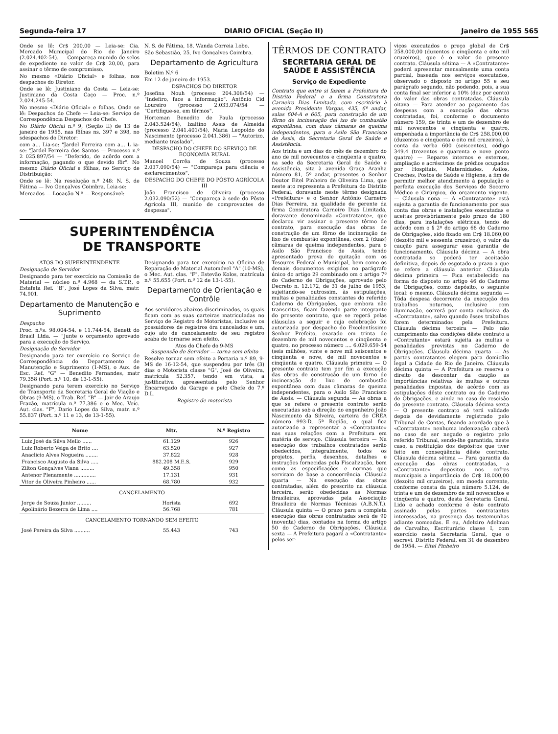Segunda-feira 17 DIARIO OFICIAL (Seção II) Janeiro de 1955 565
Onde se lê: Cr$ 200,00 — Leia-se: Cia. Mercado Municipal do Rio de Janeiro (2.024.402-54). — Compareça munido de selos de expediente no valor de Cr$ 20,00, para assinar o têrmo de compromisso.
No mesmo «Diário Oficial» e folhas, nos despachos do Diretor.
Onde se lê: Justiniano da Costa — Leia-se: Justiniano da Costa Caço — Proc. n.º 2.024.245-54.
No mesmo «Diário Oficial» e folhas. Onde se lê: Despachos do Chefe — Leia-se: Serviço de Correspondência Despachos do Chefe.
No Diário Oficial n.º 9, (Seção II) de 13 de janeiro de 1955, nas fôlhas ns. 397 e 398, no sdespachos do Diretor:
com a... Lia-se: "Jardel Ferreira com a... L ia-se: "Jardel Ferreira dos Santos — Processo n.º 2 025.897/54 — "Deferido, de acôrdo com a informação, pagando o que devido fôr". No mesmo Diário Oficial e fôlhas, no Serviço de Distribuição:
Onde se lê: Na resolução n.º 248: N. S. de Fátima — Ivo Gonçalves Coimbra. Leia-se:
Mercados — Locação N.º — Responsável:
N. S. de Fátima, 18, Wanda Correia Lobo.
São Sebastião, 25, Ivo Gonçalves Coimbra.
Departamento de Agricultura
Boletim N.º 6
Em 12 de janeiro de 1953.
DSPACHOS DO DIRETOR
Josefina Nouh (processo 204.308/54) — "Indefiro, face a informação". Antônio Cid Loureiro (processo 2.033.074/54 — "Certifique-se, em têrmos".
Horteman Benedito de Paula (processo 2.043.524/54), Izaltino Assis de Almeida (processo 2.041.401/54), Maria Leopoldo do Nascimento (processo 2.041.386) — "Autorizo, mediante traslado".
DESPACHO DO CHEFE DO SERVIÇO DE ECONOMIA RURAL
Manoel Corrêa de Souza (processo 2.037.090/54) — "Compareça para ciência e esclarecimentos".
DESPACHO DO CHEFE DO PÔSTO AGRÍCOLA III
João Francisco de Oliveira (processo 2.032.090/52) — "Compareça à sede do Pôsto Agrícola III, munido de comprovantes de despesas".
SUPERINTENDÊNCIA
DE TRANSPORTE
ATOS DO SUPERINTENDENTE
Designação de Servidor
Designando para ter exercício na Comissão de Material — núcleo n.º 4.968 — da S.T.P., o Estafeta Ref. "B", José Lopes da Silva, matr. 74.901.
Departamento de Manutenção e Suprimento
Despacho
Proc. n.ºs. 98.004-54, e 11.744-54, Benett do Brasil Ltda. — "Junte o orçamento aprovado para a execução do Serviço.
Designação de Servidor
Designando para ter exercício no Serviço de Correspondência do Departamento de Manutenção e Suprimento (1-MS), o Aux. de Esc. Ref. "G" — Benedito Fernandes, matr 79.358 (Port. n.º 10, de 13-1-55).
Designando para terem exercício no Serviço de Transporte da Secretaria Geral de Viação e Obras (9-MS), o Trab. Ref. "B" — Jair de Araujo Frazão, matrícula n.º 77.386 e o Mec. Veic. Aut. clas. "F", Dario Lopes da Silva, matr. n.º 55.837 (Port. n.º 11 e 13, de 13-1-55).
Designando para ter exercício na Oficina de Reparação de Material Automóvel "A" (10-MS), o Mec. Aut. clas. "F", Estevão Kolos, matrícula n.º 55.655 (Port. n.º 12 de 13-1-55).
Departamento de Orientação e Contrôle
Aos servidores abaixos discriminados, os quais ficam com as suas carteiras matriculadas no Serviço de Registro de Motoristas, inclusive os possuidores de registros óra cancelados e um, cujo ato de cancelamento de seu registro acaba de tornarse sem efeito.
Atos do Chefe do 9-MS
Suspensão de Servidor — torna sem efeito
Resolve tornar sem efeito a Portaria n.º 89, 9-MS de 16-12-54, que suspendeu por três (3) dias o Motorista classe "G", José de Oliveira, matrícula 52.357, tendo em vista, a justificativa apreseentada pelo Senhor Encarregado da Garage e pelo Chefe do 7.º D.L.
Registro de motorista
| Nome | Mtr. | N.º Registro |
| --- | --- | --- |
| Luiz José da Silva Mello ...... | 61.129 | 926 |
| Luiz Roberto Veiga de Brito .... | 63.520 | 927 |
| Anaclicio Alves Nogueira ........ | 37.822 | 928 |
| Francisco Augusto da Silva ..... | 882.208 M.E.S. | 929 |
| Zilton Gonçalves Viana ......... | 49.358 | 950 |
| Antenor Plenamente .............. | 17.131 | 931 |
| Vitor de Oliveira Pinheiro ...... | 68.780 | 932 |
| CANCELAMENTO | | |
| Jorge de Souza Junior ......... | Horista | 692 |
| Apolinário Bezerra de Lima .... | 56.768 | 781 |
| CANCELAMENTO TORNANDO SEM EFEITO | | |
| José Pereira da Silva .......... | 55.443 | 743 |
TÊRMOS DE CONTRATO
SECRETARIA GERAL DE SAÚDE E ASSISTÊNCIA
Serviço de Expediente
Contrato que entre si fazem a Prefeitura do Distrito Federal e a firma Construtora Carneiro Dias Limitada, com escritório à avenida Presidente Vargas, 435, 6º andar, salas 604-A e 605, para construção de um fôrno de incineração del ixo de combustão expontânea, com duas câmaras de queima independentes, para o Asilo São Francisco de Assis, da Secretaria Geral de Saúde e Assistência.
Aos trinta e um dias do mês de dezembro do ano de mil novecentos e cinqüenta e quatro, na sede da Secretaria Geral de Saúde e Assistência, sita à avenida Graça Aranha número 81, 5º andar, presentes o Senhor Doutor Eitel Pinheiro de Oliveira Lima, que neste ato representa a Prefeitura do Distrito Federal, doravante neste têrmo designada «Prefeitura» e o Senhor Antônio Carneiro Dias Ferreira, na qualidade de gerente da firma Construtora Carneiro Dias Limitada, doravante denominada «Contratante», que declarou vir assinar o presente têrmo de contrato, para execução das obras de construção de um fôrno de incineração de lixo de combustão expontânea, com 2 (duas) câmaras de queima independentes, para o Asilo São Francisco de Assis, tendo apresentado prova de quitação com os Tesouros Federal e Municipal, bem como os demais documentos exigidos no parágrafo único do artigo 29 combinado om o artigo 7º do Caderno de Obrigações, aprovado pelo Decreto n. 12.172, de 31 de julho de 1953, sujeitando-se outrossim, às estipulações, multas e penalidades constantes do referido Caderno de Obrigações, que embora não transcritas, ficam fazendo parte integrante do presente contrato, que se regerá pelas cláusulas a seguir e cuja celebração foi autorizada por despacho do Excelentíssimo Senhor Prefeito, exarado em trinta de dezembro de mil novecentos e cinqüenta e quatro, no processo número .... 6.029.659-54 (seis milhões, vinte e nove mil seiscentos e cinqüenta e nove, de mil novecentos e cinqüenta e quatro. Cláusula primeira — O presente contrato tem por fim a execução das obras de construção de um forno de incineração de lixo de combustão expontânea com duas câmaras de queima independentes, para o Asilo São Francisco de Assis. — Cláusula segunda — As obras a que se refere o presente contrato serão executadas sob a direção do engenheiro João Nascimento da Silveira, carteira do CREA número 993-D, 5ª Região, o qual fica autorizado a representar a «Contratante» nas suas relações com a Prefeitura em matéria de serviço. Cláusula terceira — Na execução dos trabalhos contratados serão obedecidos, integralmente, todos os projetos, perfis, desenhos, detalhes e instruções fornecidas pela Fiscalização, bem como as especificações e normas que serviram de base a concorrência. Cláusula quarta — Na execução das obras contratadas, além do prescrito na cláusula terceira, serão obedecidas as Normas Brasileiras, aprovadas pela Associação Brasileira de Normas Técnicas (A.B.N.T.). Cláusula quinta — O prazo para a completa execução das obras contratadas será de 90 (noventa) dias, contados na forma do artigo 50 do Caderno de Obrigações. Cláusula sexta — A Prefeitura pagará a «Contratante» pelos ser-
viços executados o preço global de Cr$ 258.000,00 (duzentos e cinqüenta e oito mil cruzeiros), que é o valor do presente contrato. Cláusula sétima — A «Contratante» poderá apresentar mensalmente uma conta parcial, baseada nos serviços executados, observado o disposto no artigo 55 e seu parágrafo segundo, não podendo, pois, a sua conta final ser inferior a 10% (dez por cento) do valor das obras contratadas. Cláusula oitava — Para atender ao pagamento das despesas com a execução das obras contratadas, foi, conforme o documento número 159, de trinta e um de dezembro de mil novecentos e cinqüenta e quatro, empenhada a importância de Cr$ 258.000,00 (duzentos e cinqüenta e oito mil cruzeiros), à conta da verba 600 (seiscentos), código 349.4 (trezentos e quarenta e nove ponto quatro) — Reparos internos e externos, ampliação e acréscimos de prédios ocupados por Hospitais, Maternidades, Asilos, Creches, Postos de Saúde e Higiene, a fim de permitir melhor atendimento à população e perfeita execução dos Serviços de Socorro Médico e Cirúrgico, do orçamento vigente. — Cláusula nona — A «Contratante» está sujeita a garantia de funcionamento por sua conta das obras e instalações executadas e aceitas provisòriamente pelo prazo de 180 dias, para instalações elétricas, tendo de acôrdo com o § 2º do artigo 68 do Caderno de Obrigações, sido fixado em Cr$ 18.060,00 (dezoito mil e sessenta cruzeiros), o valor da caução para assegurar essa garantia de funcionamento. Cláusula décima — A obra contratada so poderá ter aceitação definitiva, depois de esgotado o prazo a que se refere a cláusula anterior. Cláusula décima primeira — Fica estabelecido na forma do disposto no artigo 46 do Caderno de Obrigações, como depósito, o seguinte local: o mesmo. Cláusula décima segunda — Tôda despesa decorrente da execução dos trabalhos noturnos, inclusive com iluminação, correrá por conta exclusiva da «Contratante», salvo quando êsses trabalhos forem determinados pela Prefeitura. Cláusula décima terceira — Pelo não cumprimento das condições dêste contrato a «Contratante» estará sujeita as multas e penalidades previstas no Caderno de Obrigações. Cláusula décima quarta — As partes contratantes elegem para domicílio legal a Cidade do Rio de Janeiro. Cláusula décima quinta — A Prefeitura se reserva o direito de descontar da caução as importâncias relativas às multas e outras penalidades impostas, de acôrdo com as estipulações dêste contrato ou do Caderno de Obrigações, e ainda no caso de rescisão do presente contrato. Cláusula décima sexta — O presente contrato só terá validade depois de devidamente registrado pelo Tribunal de Contas, ficando acordado que à «Contratante» nenhuma indenização caberá no caso de ser negado o registro pelo referido Tribunal, sendo-lhe garantida, neste caso, a restituição dos depósitos que tiver feito em conseqüência dêste contrato. Cláusula décima sétima — Para garantia da execução das obras contratadas, a «Contratante» depositou nos cofres municipais a importância de Cr$ 18.000,00 (dezoito mil cruzeiros), em moeda corrente, conforme consta da guia número 5.124, de trinta e um de dezembro de mil novecentos e cinqüenta e quatro, desta Secretaria Geral. Lido e achado conforme é êste contrato assinado pelas partes contratantes interessadas, na presença das testemunhas adiante nomeadas. E eu, Adelziro Adelman de Carvalho, Escriturário classe I, com exercício nesta Secretaria Geral, que o escrevi. Distrito Federal, em 31 de dezembro de 1954. — Eitel Pinheiro